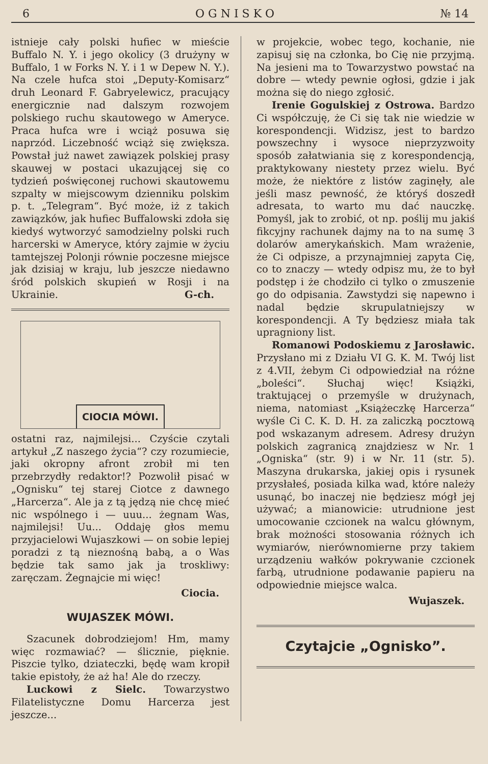6 O G N I S K O № 14
istnieje cały polski hufiec w mieście Buffalo N. Y. i jego okolicy (3 drużyny w Buffalo, 1 w Forks N. Y. i 1 w Depew N. Y.). Na czele hufca stoi „Deputy-Komisarz“ druh Leonard F. Gabryelewicz, pracujący energicznie nad dalszym rozwojem polskiego ruchu skautowego w Ameryce. Praca hufca wre i wciąż posuwa się naprzód. Liczebność wciąż się zwiększa. Powstał już nawet zawiązek polskiej prasy skauwej w postaci ukazującej się co tydzień poświęconej ruchowi skautowemu szpalty w miejscowym dzienniku polskim p. t. „Telegram“. Być może, iż z takich zawiązków, jak hufiec Buffalowski zdoła się kiedyś wytworzyć samodzielny polski ruch harcerski w Ameryce, który zajmie w życiu tamtejszej Polonji równie poczesne miejsce jak dzisiaj w kraju, lub jeszcze niedawno śród polskich skupień w Rosji i na Ukrainie. G-ch.
CIOCIA MÓWI.
ostatni raz, najmilejsi... Czyście czytali artykuł „Z naszego życia“? czy rozumiecie, jaki okropny afront zrobił mi ten przebrzydły redaktor!? Pozwolił pisać w „Ognisku“ tej starej Ciotce z dawnego „Harcerza“. Ale ja z tą jędzą nie chcę mieć nic wspólnego i — uuu... żegnam Was, najmilejsi! Uu... Oddaję głos memu przyjacielowi Wujaszkowi — on sobie lepiej poradzi z tą nieznośną babą, a o Was będzie tak samo jak ja troskliwy: zaręczam. Żegnajcie mi więc!
Ciocia.
WUJASZEK MÓWI.
Szacunek dobrodziejom! Hm, mamy więc rozmawiać? — ślicznie, pięknie. Piszcie tylko, dziateczki, będę wam kropił takie epistoły, że aż ha! Ale do rzeczy.
Luckowi z Sielc. Towarzystwo Filatelistyczne Domu Harcerza jest jeszcze...
w projekcie, wobec tego, kochanie, nie zapisuj się na członka, bo Cię nie przyjmą. Na jesieni ma to Towarzystwo powstać na dobre — wtedy pewnie ogłosi, gdzie i jak można się do niego zgłosić.
Irenie Gogulskiej z Ostrowa. Bardzo Ci współczuję, że Ci się tak nie wiedzie w korespondencji. Widzisz, jest to bardzo powszechny i wysoce nieprzyzwoity sposób załatwiania się z korespondencją, praktykowany niestety przez wielu. Być może, że niektóre z listów zaginęły, ale jeśli masz pewność, że któryś doszedł adresata, to warto mu dać nauczkę. Pomyśl, jak to zrobić, ot np. poślij mu jakiś fikcyjny rachunek dajmy na to na sumę 3 dolarów amerykańskich. Mam wrażenie, że Ci odpisze, a przynajmniej zapyta Cię, co to znaczy — wtedy odpisz mu, że to był podstęp i że chodziło ci tylko o zmuszenie go do odpisania. Zawstydzi się napewno i nadal będzie skrupulatniejszy w korespondencji. A Ty będziesz miała tak upragniony list.
Romanowi Podoskiemu z Jarosławic. Przysłano mi z Działu VI G. K. M. Twój list z 4.VII, żebym Ci odpowiedział na różne „boleści“. Słuchaj więc! Książki, traktującej o przemyśle w drużynach, niema, natomiast „Książeczkę Harcerza“ wyśle Ci C. K. D. H. za zaliczką pocztową pod wskazanym adresem. Adresy drużyn polskich zagranicą znajdziesz w Nr. 1 „Ogniska“ (str. 9) i w Nr. 11 (str. 5). Maszyna drukarska, jakiej opis i rysunek przysłałeś, posiada kilka wad, które należy usunąć, bo inaczej nie będziesz mógł jej używać; a mianowicie: utrudnione jest umocowanie czcionek na walcu głównym, brak możności stosowania różnych ich wymiarów, nierównomierne przy takiem urządzeniu wałków pokrywanie czcionek farbą, utrudnione podawanie papieru na odpowiednie miejsce walca.
Wujaszek.
Czytajcie „Ognisko”.